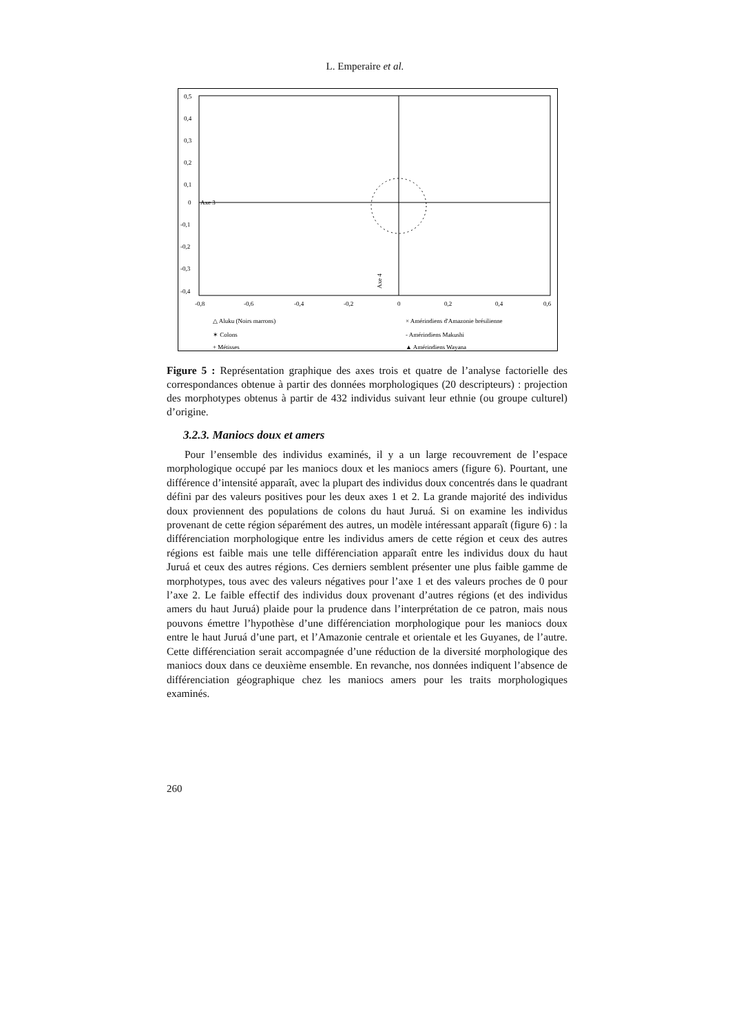L. Emperaire et al.
0,5
0,4
0,3
0,2
0,1
0
-0,1
-0,2
-0,3
-0,4
Axe 3
Axe 4
-0,8
-0,6
-0,4
-0,2
0
0,2
0,4
0,6
△ Aluku (Noirs marrons)
✶ Colons
+ Métisses
× Amérindiens d'Amazonie brésilienne
- Amérindiens Makushi
▲ Amérindiens Wayana
Figure 5 : Représentation graphique des axes trois et quatre de l’analyse factorielle des correspondances obtenue à partir des données morphologiques (20 descripteurs) : projection des morphotypes obtenus à partir de 432 individus suivant leur ethnie (ou groupe culturel) d’origine.
3.2.3. Maniocs doux et amers
Pour l’ensemble des individus examinés, il y a un large recouvrement de l’espace morphologique occupé par les maniocs doux et les maniocs amers (figure 6). Pourtant, une différence d’intensité apparaît, avec la plupart des individus doux concentrés dans le quadrant défini par des valeurs positives pour les deux axes 1 et 2. La grande majorité des individus doux proviennent des populations de colons du haut Juruá. Si on examine les individus provenant de cette région séparément des autres, un modèle intéressant apparaît (figure 6) : la différenciation morphologique entre les individus amers de cette région et ceux des autres régions est faible mais une telle différenciation apparaît entre les individus doux du haut Juruá et ceux des autres régions. Ces derniers semblent présenter une plus faible gamme de morphotypes, tous avec des valeurs négatives pour l’axe 1 et des valeurs proches de 0 pour l’axe 2. Le faible effectif des individus doux provenant d’autres régions (et des individus amers du haut Juruá) plaide pour la prudence dans l’interprétation de ce patron, mais nous pouvons émettre l’hypothèse d’une différenciation morphologique pour les maniocs doux entre le haut Juruá d’une part, et l’Amazonie centrale et orientale et les Guyanes, de l’autre. Cette différenciation serait accompagnée d’une réduction de la diversité morphologique des maniocs doux dans ce deuxième ensemble. En revanche, nos données indiquent l’absence de différenciation géographique chez les maniocs amers pour les traits morphologiques examinés.
260